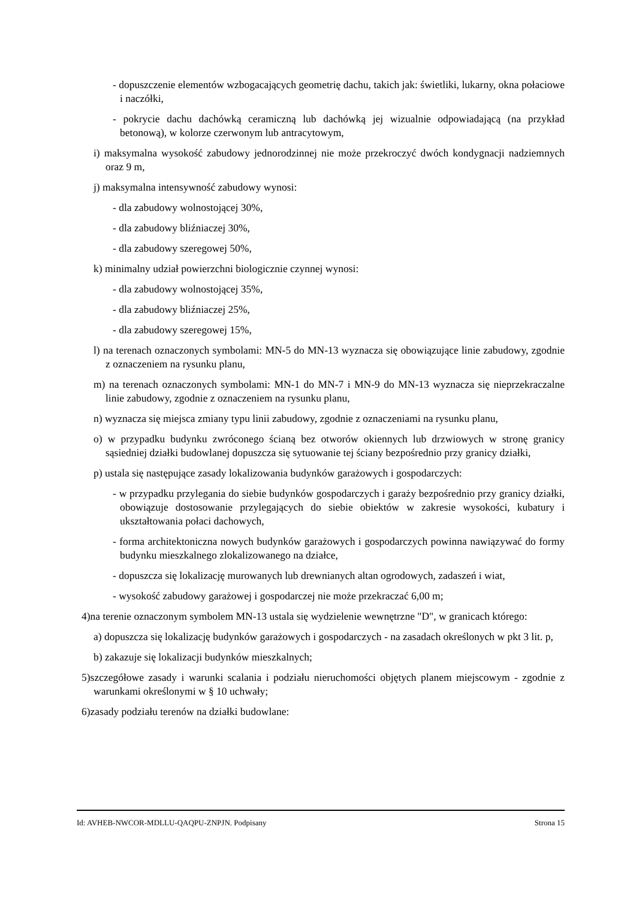- dopuszczenie elementów wzbogacających geometrię dachu, takich jak: świetliki, lukarny, okna połaciowe i naczółki,
- pokrycie dachu dachówką ceramiczną lub dachówką jej wizualnie odpowiadającą (na przykład betonową), w kolorze czerwonym lub antracytowym,
i) maksymalna wysokość zabudowy jednorodzinnej nie może przekroczyć dwóch kondygnacji nadziemnych oraz 9 m,
j) maksymalna intensywność zabudowy wynosi:
- dla zabudowy wolnostojącej 30%,
- dla zabudowy bliźniaczej 30%,
- dla zabudowy szeregowej 50%,
k) minimalny udział powierzchni biologicznie czynnej wynosi:
- dla zabudowy wolnostojącej 35%,
- dla zabudowy bliźniaczej 25%,
- dla zabudowy szeregowej 15%,
l) na terenach oznaczonych symbolami: MN-5 do MN-13 wyznacza się obowiązujące linie zabudowy, zgodnie z oznaczeniem na rysunku planu,
m) na terenach oznaczonych symbolami: MN-1 do MN-7 i MN-9 do MN-13 wyznacza się nieprzekraczalne linie zabudowy, zgodnie z oznaczeniem na rysunku planu,
n) wyznacza się miejsca zmiany typu linii zabudowy, zgodnie z oznaczeniami na rysunku planu,
o) w przypadku budynku zwróconego ścianą bez otworów okiennych lub drzwiowych w stronę granicy sąsiedniej działki budowlanej dopuszcza się sytuowanie tej ściany bezpośrednio przy granicy działki,
p) ustala się następujące zasady lokalizowania budynków garażowych i gospodarczych:
- w przypadku przylegania do siebie budynków gospodarczych i garaży bezpośrednio przy granicy działki, obowiązuje dostosowanie przylegających do siebie obiektów w zakresie wysokości, kubatury i ukształtowania połaci dachowych,
- forma architektoniczna nowych budynków garażowych i gospodarczych powinna nawiązywać do formy budynku mieszkalnego zlokalizowanego na działce,
- dopuszcza się lokalizację murowanych lub drewnianych altan ogrodowych, zadaszeń i wiat,
- wysokość zabudowy garażowej i gospodarczej nie może przekraczać 6,00 m;
4)na terenie oznaczonym symbolem MN-13 ustala się wydzielenie wewnętrzne "D", w granicach którego:
a) dopuszcza się lokalizację budynków garażowych i gospodarczych - na zasadach określonych w pkt 3 lit. p,
b) zakazuje się lokalizacji budynków mieszkalnych;
5)szczegółowe zasady i warunki scalania i podziału nieruchomości objętych planem miejscowym - zgodnie z warunkami określonymi w § 10 uchwały;
6)zasady podziału terenów na działki budowlane:
Id: AVHEB-NWCOR-MDLLU-QAQPU-ZNPJN. Podpisany Strona 15